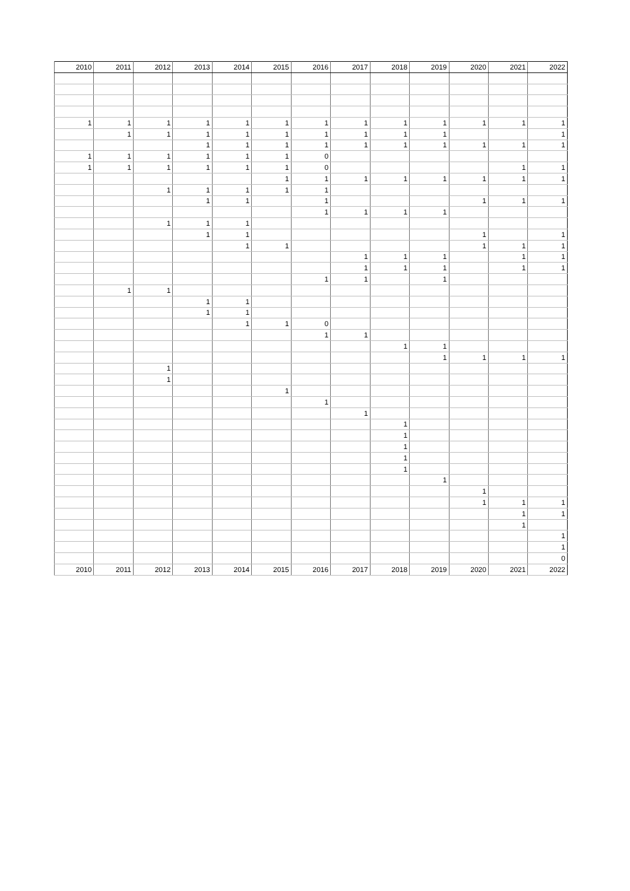| 2010 | 2011 | 2012 | 2013 | 2014 | 2015 | 2016 | 2017 | 2018 | 2019 | 2020 | 2021 | 2022 |
| --- | --- | --- | --- | --- | --- | --- | --- | --- | --- | --- | --- | --- |
| 1 | 1 | 1 | 1 | 1 | 1 | 1 | 1 | 1 | 1 | 1 | 1 | 1 |
| | 1 | 1 | 1 | 1 | 1 | 1 | 1 | 1 | 1 | | | 1 |
| | | | 1 | 1 | 1 | 1 | 1 | 1 | 1 | 1 | 1 | 1 |
| 1 | 1 | 1 | 1 | 1 | 1 | 0 | | | | | | |
| 1 | 1 | 1 | 1 | 1 | 1 | 0 | | | | | 1 | 1 |
| | | | | | 1 | 1 | 1 | 1 | 1 | 1 | 1 | 1 |
| | | 1 | 1 | 1 | 1 | 1 | | | | | | |
| | | | 1 | 1 | | 1 | | | | 1 | 1 | 1 |
| | | | | | | 1 | 1 | 1 | 1 | | | |
| | | 1 | 1 | 1 | | | | | | | | |
| | | | 1 | 1 | | | | | | 1 | | 1 |
| | | | | 1 | 1 | | | | | 1 | 1 | 1 |
| | | | | | | | 1 | 1 | 1 | | 1 | 1 |
| | | | | | | | 1 | 1 | 1 | | 1 | 1 |
| | | | | | | 1 | 1 | | 1 | | | |
| | 1 | 1 | | | | | | | | | | |
| | | | 1 | 1 | | | | | | | | |
| | | | 1 | 1 | | | | | | | | |
| | | | | 1 | 1 | 0 | | | | | | |
| | | | | | | 1 | 1 | | | | | |
| | | | | | | | | 1 | 1 | | | |
| | | | | | | | | | 1 | 1 | 1 | 1 |
| | | 1 | | | | | | | | | | |
| | | 1 | | | | | | | | | | |
| | | | | | 1 | | | | | | | |
| | | | | | | 1 | | | | | | |
| | | | | | | | 1 | | | | | |
| | | | | | | | | 1 | | | | |
| | | | | | | | | 1 | | | | |
| | | | | | | | | 1 | | | | |
| | | | | | | | | 1 | | | | |
| | | | | | | | | 1 | | | | |
| | | | | | | | | | 1 | | | |
| | | | | | | | | | | 1 | | |
| | | | | | | | | | | 1 | 1 | 1 |
| | | | | | | | | | | | 1 | 1 |
| | | | | | | | | | | | 1 | |
| | | | | | | | | | | | | 1 |
| | | | | | | | | | | | | 1 |
| | | | | | | | | | | | | 0 |
| 2010 | 2011 | 2012 | 2013 | 2014 | 2015 | 2016 | 2017 | 2018 | 2019 | 2020 | 2021 | 2022 |